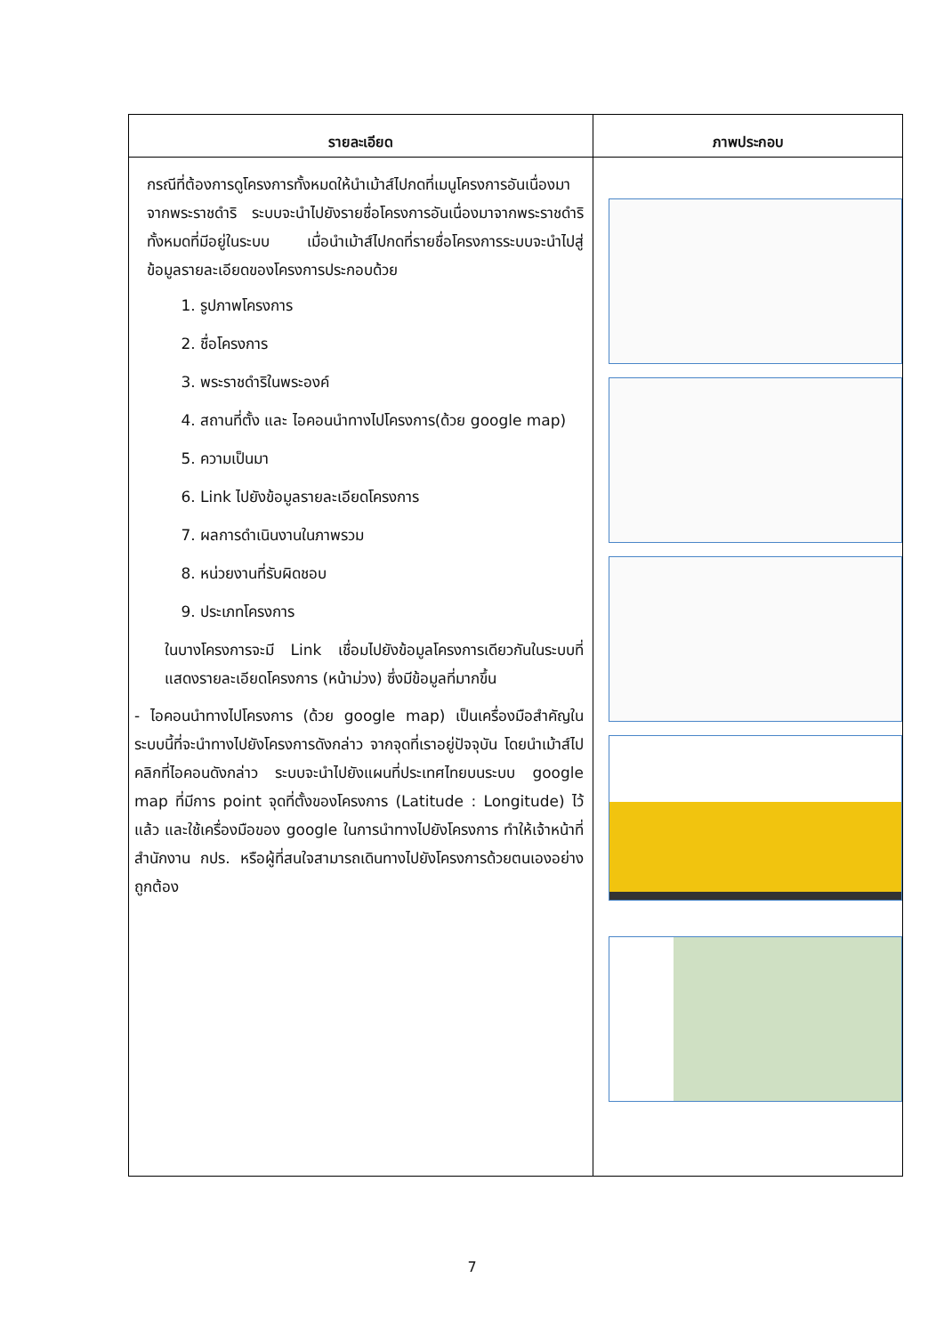| รายละเอียด | ภาพประกอบ |
| --- | --- |
| กรณีที่ต้องการดูโครงการทั้งหมดให้นำเม้าส์ไปกดที่เมนูโครงการอันเนื่องมาจากพระราชดำริ ระบบจะนำไปยังรายชื่อโครงการอันเนื่องมาจากพระราชดำริทั้งหมดที่มีอยู่ในระบบ เมื่อนำเม้าส์ไปกดที่รายชื่อโครงการระบบจะนำไปสู่ข้อมูลรายละเอียดของโครงการประกอบด้วย 1. รูปภาพโครงการ 2. ชื่อโครงการ 3. พระราชดำริในพระองค์ 4. สถานที่ตั้ง และ ไอคอนนำทางไปโครงการ(ด้วย google map) 5. ความเป็นมา 6. Link ไปยังข้อมูลรายละเอียดโครงการ 7. ผลการดำเนินงานในภาพรวม 8. หน่วยงานที่รับผิดชอบ 9. ประเภทโครงการ ในบางโครงการจะมี Link เชื่อมไปยังข้อมูลโครงการเดียวกันในระบบที่แสดงรายละเอียดโครงการ (หน้าม่วง) ซึ่งมีข้อมูลที่มากขึ้น - ไอคอนนำทางไปโครงการ (ด้วย google map) เป็นเครื่องมือสำคัญในระบบนี้ที่จะนำทางไปยังโครงการดังกล่าว จากจุดที่เราอยู่ปัจจุบัน โดยนำเม้าส์ไปคลิกที่ไอคอนดังกล่าว ระบบจะนำไปยังแผนที่ประเทศไทยบนระบบ google map ที่มีการ point จุดที่ตั้งของโครงการ (Latitude : Longitude) ไว้แล้ว และใช้เครื่องมือของ google ในการนำทางไปยังโครงการ ทำให้เจ้าหน้าที่ สำนักงาน กปร. หรือผู้ที่สนใจสามารถเดินทางไปยังโครงการด้วยตนเองอย่างถูกต้อง | |
7